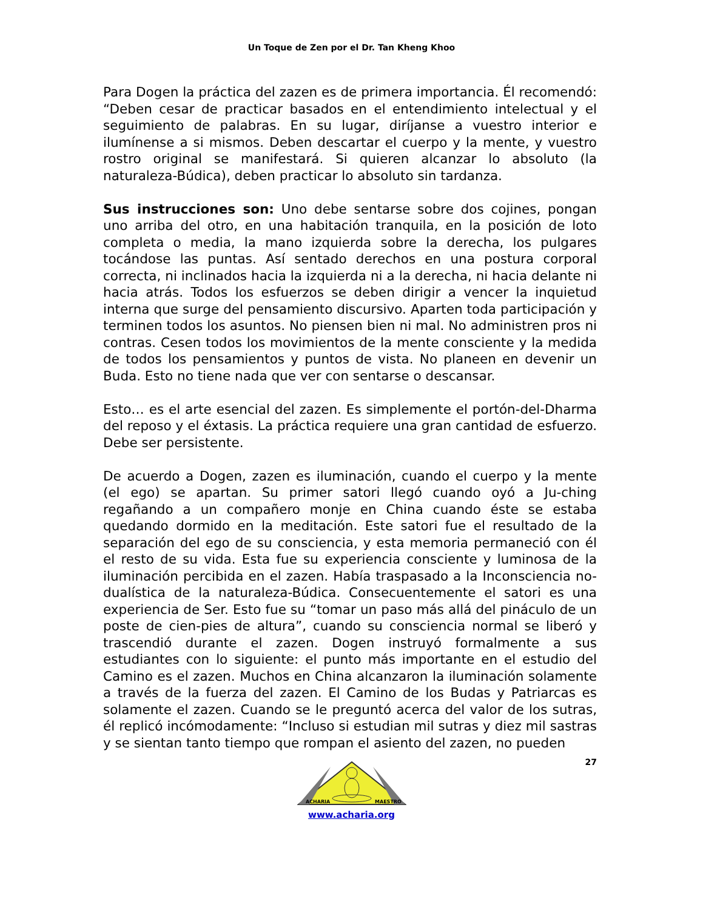Un Toque de Zen por el Dr. Tan Kheng Khoo
Para Dogen la práctica del zazen es de primera importancia. Él recomendó: “Deben cesar de practicar basados en el entendimiento intelectual y el seguimiento de palabras. En su lugar, diríjanse a vuestro interior e ilumínense a si mismos. Deben descartar el cuerpo y la mente, y vuestro rostro original se manifestará. Si quieren alcanzar lo absoluto (la naturaleza-Búdica), deben practicar lo absoluto sin tardanza.
Sus instrucciones son: Uno debe sentarse sobre dos cojines, pongan uno arriba del otro, en una habitación tranquila, en la posición de loto completa o media, la mano izquierda sobre la derecha, los pulgares tocándose las puntas. Así sentado derechos en una postura corporal correcta, ni inclinados hacia la izquierda ni a la derecha, ni hacia delante ni hacia atrás. Todos los esfuerzos se deben dirigir a vencer la inquietud interna que surge del pensamiento discursivo. Aparten toda participación y terminen todos los asuntos. No piensen bien ni mal. No administren pros ni contras. Cesen todos los movimientos de la mente consciente y la medida de todos los pensamientos y puntos de vista. No planeen en devenir un Buda. Esto no tiene nada que ver con sentarse o descansar.
Esto… es el arte esencial del zazen. Es simplemente el portón-del-Dharma del reposo y el éxtasis. La práctica requiere una gran cantidad de esfuerzo. Debe ser persistente.
De acuerdo a Dogen, zazen es iluminación, cuando el cuerpo y la mente (el ego) se apartan. Su primer satori llegó cuando oyó a Ju-ching regañando a un compañero monje en China cuando éste se estaba quedando dormido en la meditación. Este satori fue el resultado de la separación del ego de su consciencia, y esta memoria permaneció con él el resto de su vida. Esta fue su experiencia consciente y luminosa de la iluminación percibida en el zazen. Había traspasado a la Inconsciencia no-dualística de la naturaleza-Búdica. Consecuentemente el satori es una experiencia de Ser. Esto fue su “tomar un paso más allá del pináculo de un poste de cien-pies de altura”, cuando su consciencia normal se liberó y trascendió durante el zazen. Dogen instruyó formalmente a sus estudiantes con lo siguiente: el punto más importante en el estudio del Camino es el zazen. Muchos en China alcanzaron la iluminación solamente a través de la fuerza del zazen. El Camino de los Budas y Patriarcas es solamente el zazen. Cuando se le preguntó acerca del valor de los sutras, él replicó incómodamente: “Incluso si estudian mil sutras y diez mil sastras y se sientan tanto tiempo que rompan el asiento del zazen, no pueden
27
ACHARIA
MAESTRO
www.acharia.org